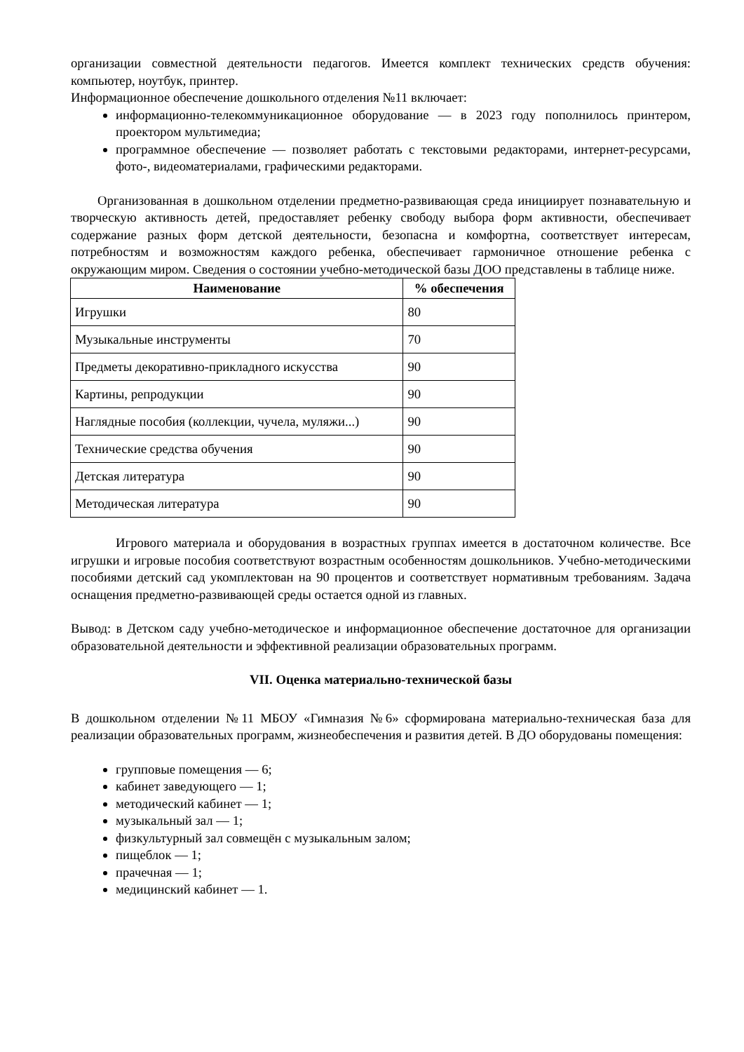организации совместной деятельности педагогов. Имеется комплект технических средств обучения: компьютер, ноутбук, принтер.
Информационное обеспечение дошкольного отделения №11 включает:
информационно-телекоммуникационное оборудование — в 2023 году пополнилось принтером, проектором мультимедиа;
программное обеспечение — позволяет работать с текстовыми редакторами, интернет-ресурсами, фото-, видеоматериалами, графическими редакторами.
Организованная в дошкольном отделении предметно-развивающая среда инициирует познавательную и творческую активность детей, предоставляет ребенку свободу выбора форм активности, обеспечивает содержание разных форм детской деятельности, безопасна и комфортна, соответствует интересам, потребностям и возможностям каждого ребенка, обеспечивает гармоничное отношение ребенка с окружающим миром. Сведения о состоянии учебно-методической базы ДОО представлены в таблице ниже.
| Наименование | % обеспечения |
| --- | --- |
| Игрушки | 80 |
| Музыкальные инструменты | 70 |
| Предметы декоративно-прикладного искусства | 90 |
| Картины, репродукции | 90 |
| Наглядные пособия (коллекции, чучела, муляжи...) | 90 |
| Технические средства обучения | 90 |
| Детская литература | 90 |
| Методическая литература | 90 |
Игрового материала и оборудования в возрастных группах имеется в достаточном количестве. Все игрушки и игровые пособия соответствуют возрастным особенностям дошкольников. Учебно-методическими пособиями детский сад укомплектован на 90 процентов и соответствует нормативным требованиям. Задача оснащения предметно-развивающей среды остается одной из главных.
Вывод: в Детском саду учебно-методическое и информационное обеспечение достаточное для организации образовательной деятельности и эффективной реализации образовательных программ.
VII. Оценка материально-технической базы
В дошкольном отделении №11 МБОУ «Гимназия №6» сформирована материально-техническая база для реализации образовательных программ, жизнеобеспечения и развития детей. В ДО оборудованы помещения:
групповые помещения — 6;
кабинет заведующего — 1;
методический кабинет — 1;
музыкальный зал — 1;
физкультурный зал совмещён с музыкальным залом;
пищеблок — 1;
прачечная — 1;
медицинский кабинет — 1.